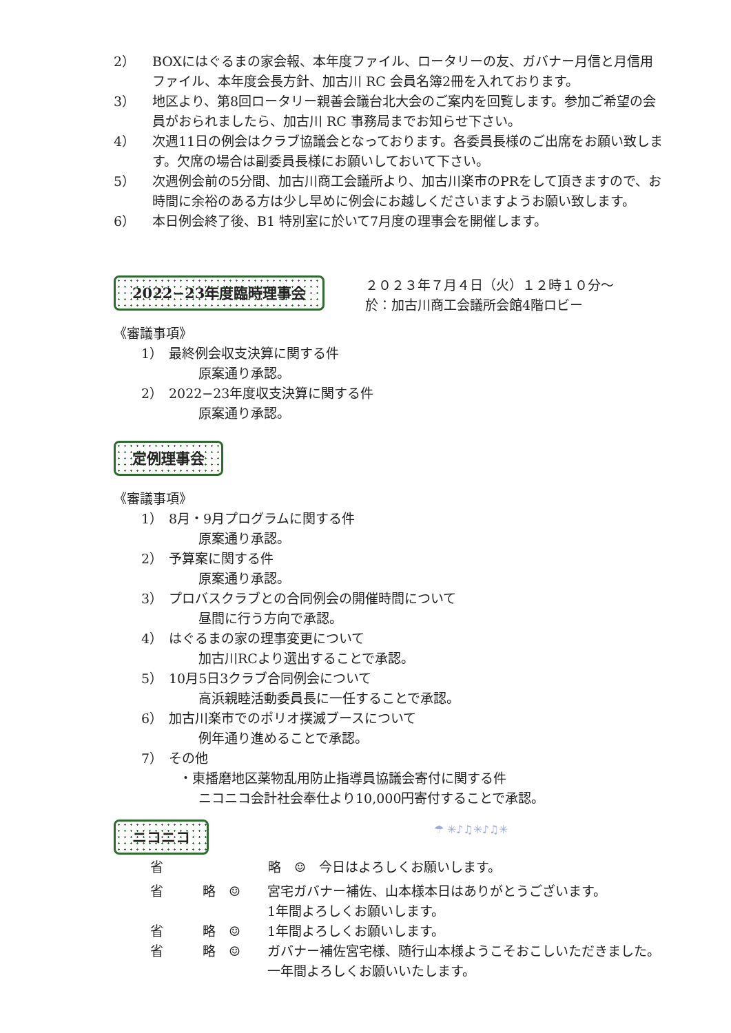2） BOXにはぐるまの家会報、本年度ファイル、ロータリーの友、ガバナー月信と月信用ファイル、本年度会長方針、加古川 RC 会員名簿2冊を入れております。
3） 地区より、第8回ロータリー親善会議台北大会のご案内を回覧します。参加ご希望の会員がおられましたら、加古川 RC 事務局までお知らせ下さい。
4） 次週11日の例会はクラブ協議会となっております。各委員長様のご出席をお願い致します。欠席の場合は副委員長様にお願いしておいて下さい。
5） 次週例会前の5分間、加古川商工会議所より、加古川楽市のPRをして頂きますので、お時間に余裕のある方は少し早めに例会にお越しくださいますようお願い致します。
6） 本日例会終了後、B1 特別室に於いて7月度の理事会を開催します。
2022−23年度臨時理事会
２０２３年７月４日（火）１２時１０分～
於：加古川商工会議所会館4階ロビー
《審議事項》
1） 最終例会収支決算に関する件
原案通り承認。
2） 2022−23年度収支決算に関する件
原案通り承認。
定例理事会
《審議事項》
1） 8月・9月プログラムに関する件
原案通り承認。
2） 予算案に関する件
原案通り承認。
3） プロバスクラブとの合同例会の開催時間について
昼間に行う方向で承認。
4） はぐるまの家の理事変更について
加古川RCより選出することで承認。
5） 10月5日3クラブ合同例会について
高浜親睦活動委員長に一任することで承認。
6） 加古川楽市でのポリオ撲滅ブースについて
例年通り進めることで承認。
7） その他
・東播磨地区薬物乱用防止指導員協議会寄付に関する件
ニコニコ会計社会奉仕より10,000円寄付することで承認。
ニコニコ ☂ ✳♪♫✳♪♫✳
省　　　　　　　　略　☺　今日はよろしくお願いします。
省　　　略　☺ 宮宅ガバナー補佐、山本様本日はありがとうございます。
1年間よろしくお願いします。
省　　　略　☺ 1年間よろしくお願いします。
省　　　略　☺ ガバナー補佐宮宅様、随行山本様ようこそおこしいただきました。一年間よろしくお願いいたします。